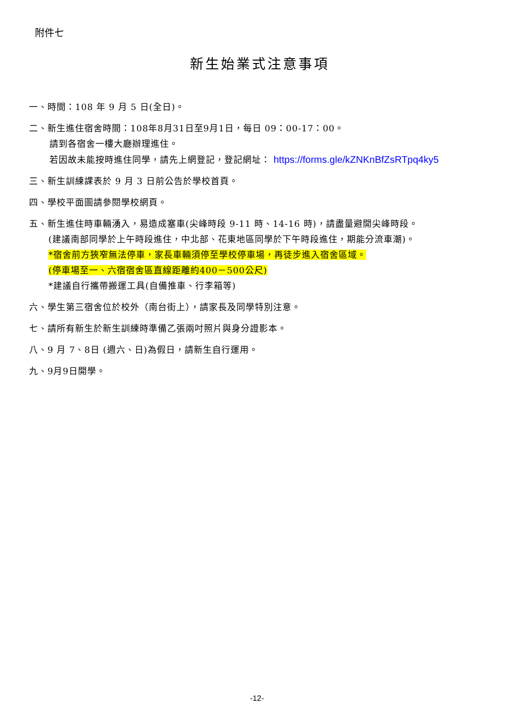附件七
新生始業式注意事項
一、時間：108 年 9 月 5 日(全日)。
二、新生進住宿舍時間：108年8月31日至9月1日，每日 09：00-17：00。
請到各宿舍一樓大廳辦理進住。
若因故未能按時進住同學，請先上網登記，登記網址： https://forms.gle/kZNKnBfZsRTpq4ky5
三、新生訓練課表於 9 月 3 日前公告於學校首頁。
四、學校平面圖請參閱學校網頁。
五、新生進住時車輛湧入，易造成塞車(尖峰時段 9-11 時、14-16 時)，請盡量避開尖峰時段。
(建議南部同學於上午時段進住，中北部、花東地區同學於下午時段進住，期能分流車潮)。
*宿舍前方狹窄無法停車，家長車輛須停至學校停車場，再徒步進入宿舍區域。
(停車場至一、六宿宿舍區直線距離約400－500公尺)
*建議自行攜帶搬運工具(自備推車、行李箱等)
六、學生第三宿舍位於校外（南台街上），請家長及同學特別注意。
七、請所有新生於新生訓練時準備乙張兩吋照片與身分證影本。
八、9 月 7、8日 (週六、日)為假日，請新生自行運用。
九、9月9日開學。
-12-